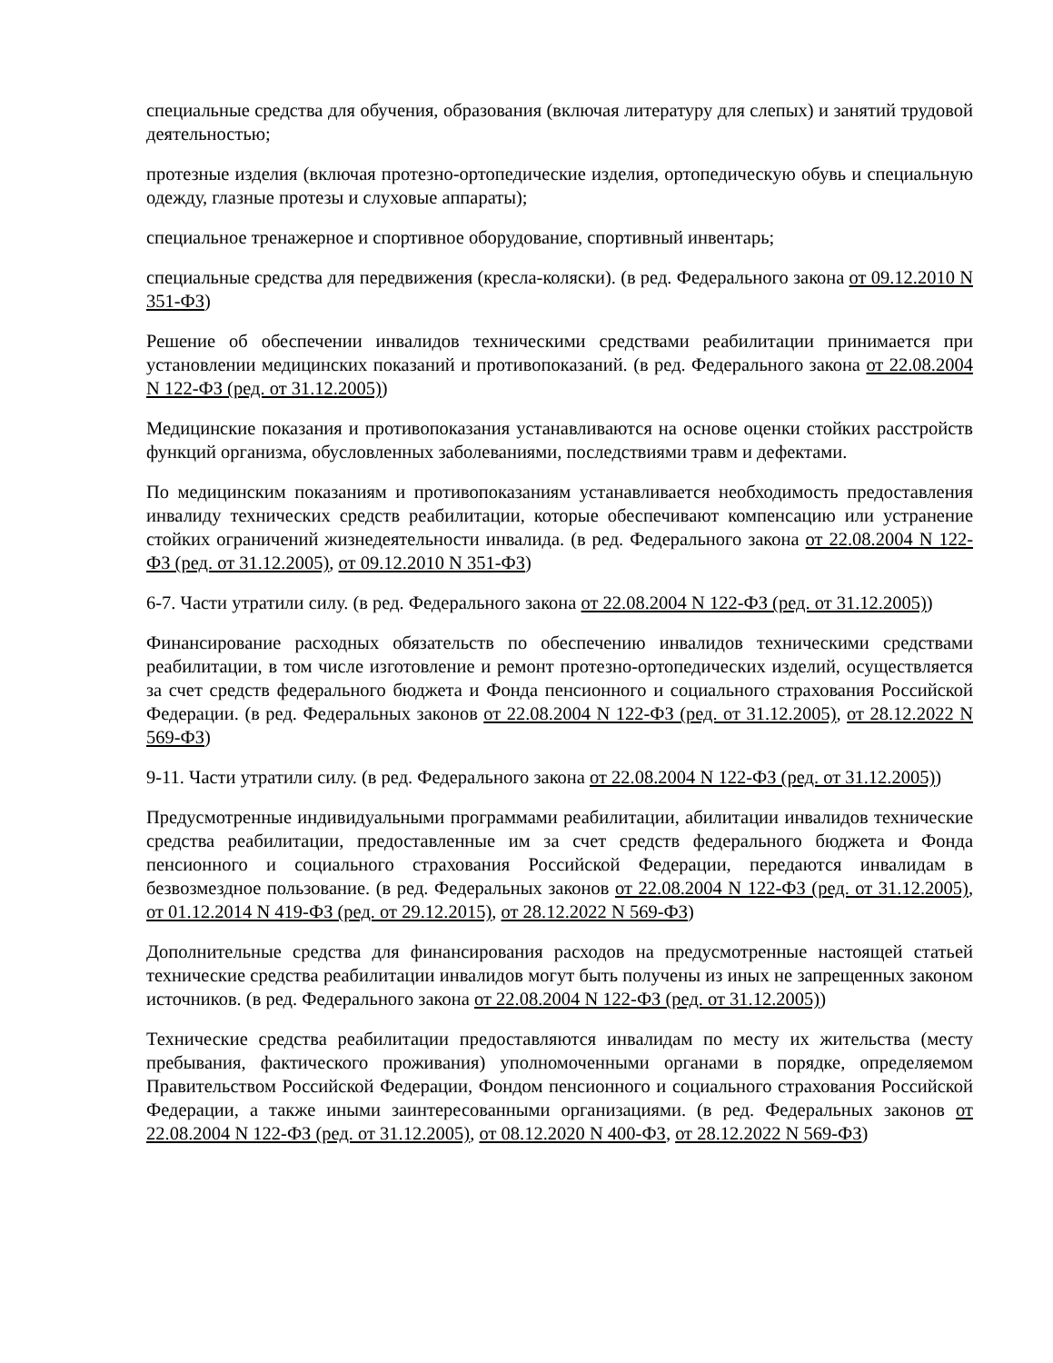специальные средства для обучения, образования (включая литературу для слепых) и занятий трудовой деятельностью;
протезные изделия (включая протезно-ортопедические изделия, ортопедическую обувь и специальную одежду, глазные протезы и слуховые аппараты);
специальное тренажерное и спортивное оборудование, спортивный инвентарь;
специальные средства для передвижения (кресла-коляски). (в ред. Федерального закона от 09.12.2010 N 351-ФЗ)
Решение об обеспечении инвалидов техническими средствами реабилитации принимается при установлении медицинских показаний и противопоказаний. (в ред. Федерального закона от 22.08.2004 N 122-ФЗ (ред. от 31.12.2005))
Медицинские показания и противопоказания устанавливаются на основе оценки стойких расстройств функций организма, обусловленных заболеваниями, последствиями травм и дефектами.
По медицинским показаниям и противопоказаниям устанавливается необходимость предоставления инвалиду технических средств реабилитации, которые обеспечивают компенсацию или устранение стойких ограничений жизнедеятельности инвалида. (в ред. Федерального закона от 22.08.2004 N 122-ФЗ (ред. от 31.12.2005), от 09.12.2010 N 351-ФЗ)
6-7. Части утратили силу. (в ред. Федерального закона от 22.08.2004 N 122-ФЗ (ред. от 31.12.2005))
Финансирование расходных обязательств по обеспечению инвалидов техническими средствами реабилитации, в том числе изготовление и ремонт протезно-ортопедических изделий, осуществляется за счет средств федерального бюджета и Фонда пенсионного и социального страхования Российской Федерации. (в ред. Федеральных законов от 22.08.2004 N 122-ФЗ (ред. от 31.12.2005), от 28.12.2022 N 569-ФЗ)
9-11. Части утратили силу. (в ред. Федерального закона от 22.08.2004 N 122-ФЗ (ред. от 31.12.2005))
Предусмотренные индивидуальными программами реабилитации, абилитации инвалидов технические средства реабилитации, предоставленные им за счет средств федерального бюджета и Фонда пенсионного и социального страхования Российской Федерации, передаются инвалидам в безвозмездное пользование. (в ред. Федеральных законов от 22.08.2004 N 122-ФЗ (ред. от 31.12.2005), от 01.12.2014 N 419-ФЗ (ред. от 29.12.2015), от 28.12.2022 N 569-ФЗ)
Дополнительные средства для финансирования расходов на предусмотренные настоящей статьей технические средства реабилитации инвалидов могут быть получены из иных не запрещенных законом источников. (в ред. Федерального закона от 22.08.2004 N 122-ФЗ (ред. от 31.12.2005))
Технические средства реабилитации предоставляются инвалидам по месту их жительства (месту пребывания, фактического проживания) уполномоченными органами в порядке, определяемом Правительством Российской Федерации, Фондом пенсионного и социального страхования Российской Федерации, а также иными заинтересованными организациями. (в ред. Федеральных законов от 22.08.2004 N 122-ФЗ (ред. от 31.12.2005), от 08.12.2020 N 400-ФЗ, от 28.12.2022 N 569-ФЗ)